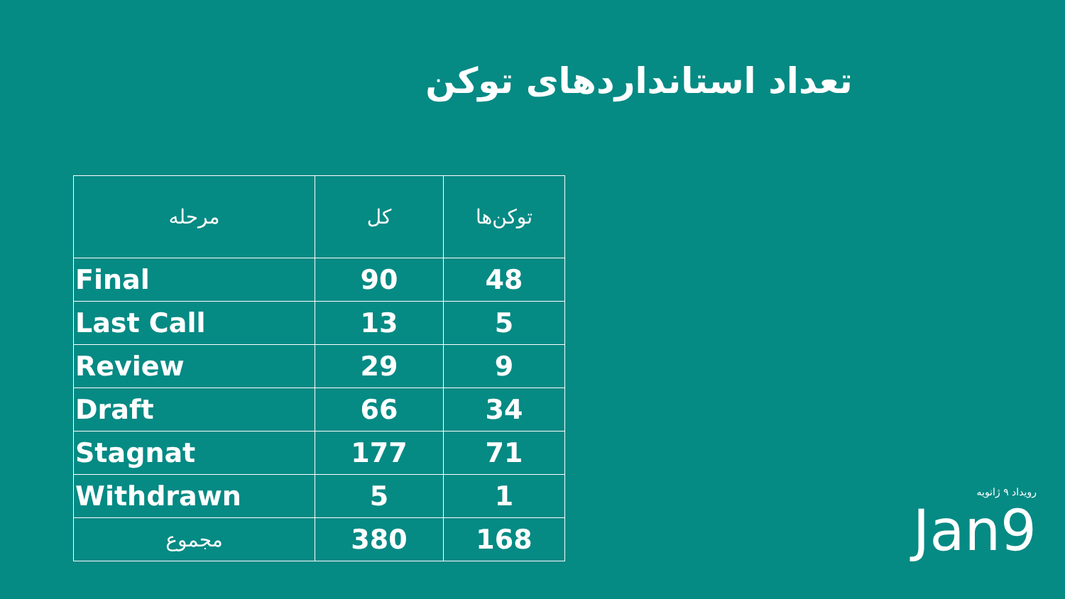تعداد استانداردهای توکن
| مرحله | کل | توکن‌ها |
| --- | --- | --- |
| Final | 90 | 48 |
| Last Call | 13 | 5 |
| Review | 29 | 9 |
| Draft | 66 | 34 |
| Stagnat | 177 | 71 |
| Withdrawn | 5 | 1 |
| مجموع | 380 | 168 |
رویداد ۹ ژانویه
Jan9